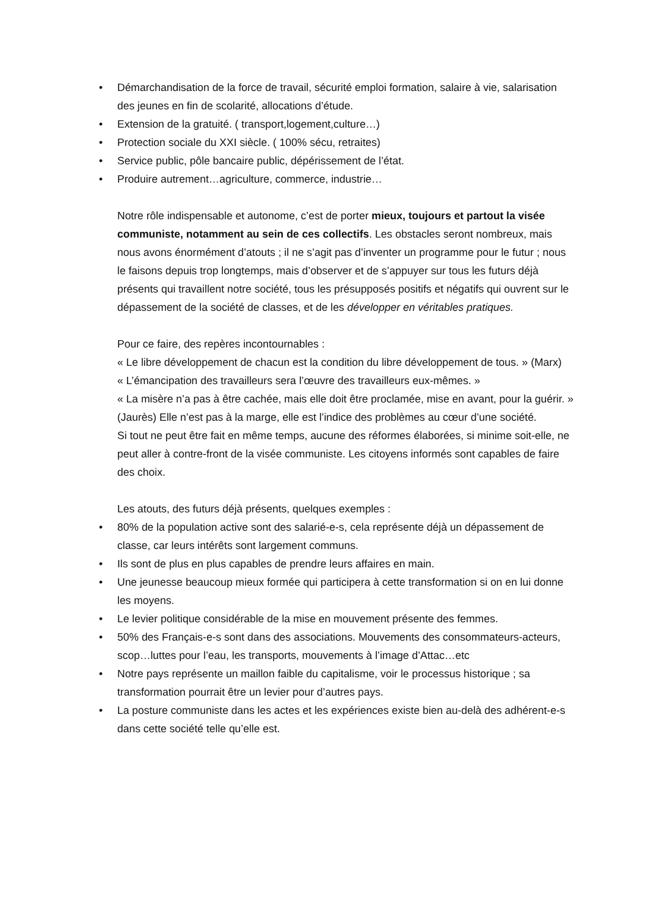• Démarchandisation de la force de travail, sécurité emploi formation, salaire à vie, salarisation des jeunes en fin de scolarité, allocations d’étude.
• Extension de la gratuité. ( transport,logement,culture…)
• Protection sociale du XXI siècle. ( 100% sécu, retraites)
• Service public, pôle bancaire public, dépérissement de l’état.
• Produire autrement…agriculture, commerce, industrie…
Notre rôle indispensable et autonome, c’est de porter mieux, toujours et partout la visée communiste, notamment au sein de ces collectifs. Les obstacles seront nombreux, mais nous avons énormément d’atouts ; il ne s’agit pas d’inventer un programme pour le futur ; nous le faisons depuis trop longtemps, mais d’observer et de s’appuyer sur tous les futurs déjà présents qui travaillent notre société, tous les présupposés positifs et négatifs qui ouvrent sur le dépassement de la société de classes, et de les développer en véritables pratiques.
Pour ce faire, des repères incontournables :
« Le libre développement de chacun est la condition du libre développement de tous. » (Marx)
« L’émancipation des travailleurs sera l’œuvre des travailleurs eux-mêmes. »
« La misère n’a pas à être cachée, mais elle doit être proclamée, mise en avant, pour la guérir. » (Jaurès) Elle n’est pas à la marge, elle est l’indice des problèmes au cœur d’une société.
Si tout ne peut être fait en même temps, aucune des réformes élaborées, si minime soit-elle, ne peut aller à contre-front de la visée communiste. Les citoyens informés sont capables de faire des choix.
Les atouts, des futurs déjà présents, quelques exemples :
• 80% de la population active sont des salarié-e-s, cela représente déjà un dépassement de classe, car leurs intérêts sont largement communs.
• Ils sont de plus en plus capables de prendre leurs affaires en main.
• Une jeunesse beaucoup mieux formée qui participera à cette transformation si on en lui donne les moyens.
• Le levier politique considérable de la mise en mouvement présente des femmes.
• 50% des Français-e-s sont dans des associations. Mouvements des consommateurs-acteurs, scop…luttes pour l’eau, les transports, mouvements à l’image d’Attac…etc
• Notre pays représente un maillon faible du capitalisme, voir le processus historique ; sa transformation pourrait être un levier pour d’autres pays.
• La posture communiste dans les actes et les expériences existe bien au-delà des adhérent-e-s dans cette société telle qu’elle est.